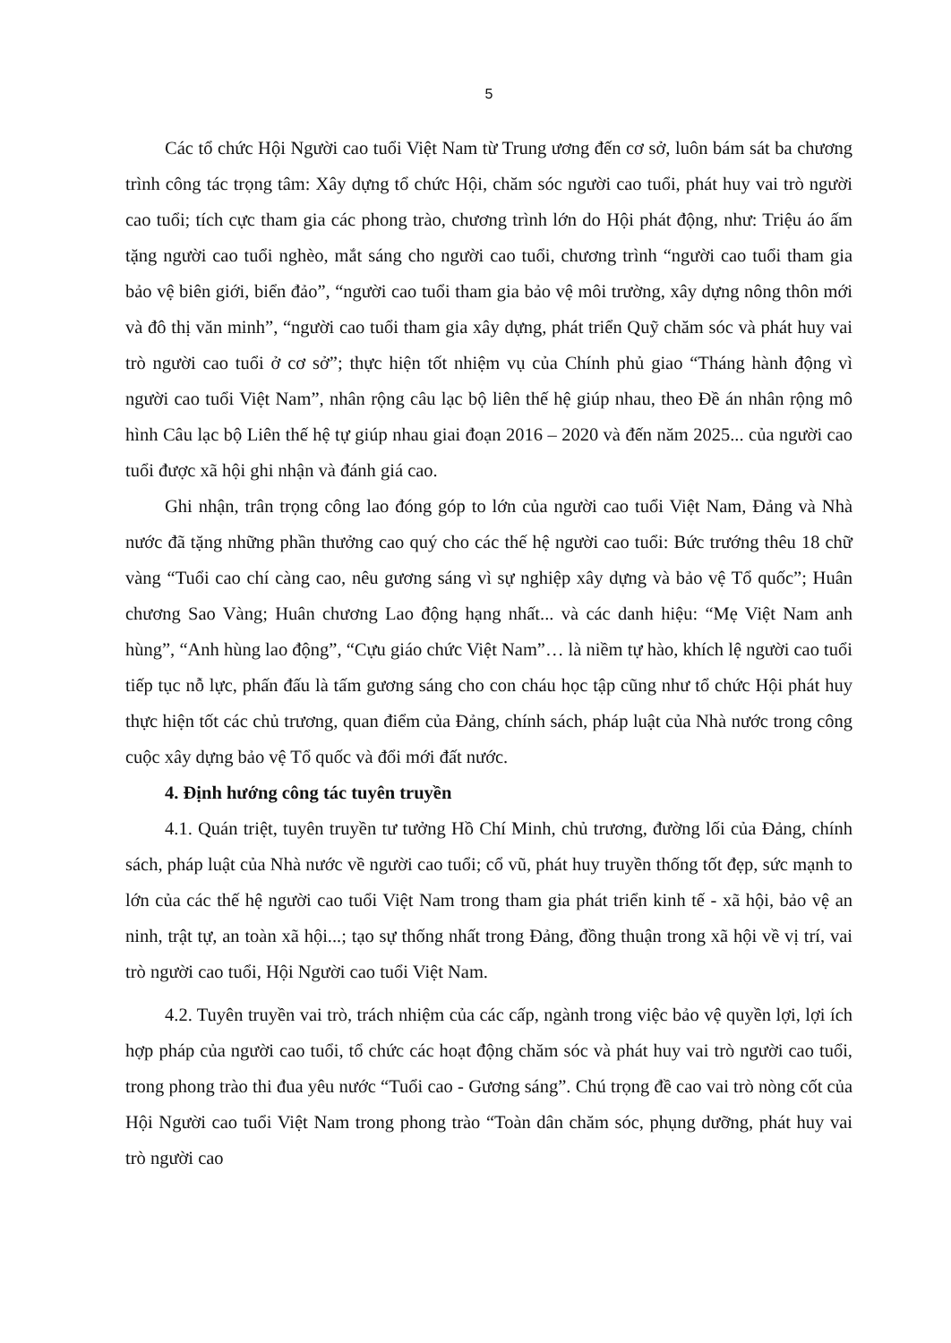5
Các tổ chức Hội Người cao tuổi Việt Nam từ Trung ương đến cơ sở, luôn bám sát ba chương trình công tác trọng tâm: Xây dựng tổ chức Hội, chăm sóc người cao tuổi, phát huy vai trò người cao tuổi; tích cực tham gia các phong trào, chương trình lớn do Hội phát động, như: Triệu áo ấm tặng người cao tuổi nghèo, mắt sáng cho người cao tuổi, chương trình “người cao tuổi tham gia bảo vệ biên giới, biển đảo”, “người cao tuổi tham gia bảo vệ môi trường, xây dựng nông thôn mới và đô thị văn minh”, “người cao tuổi tham gia xây dựng, phát triển Quỹ chăm sóc và phát huy vai trò người cao tuổi ở cơ sở”; thực hiện tốt nhiệm vụ của Chính phủ giao “Tháng hành động vì người cao tuổi Việt Nam”, nhân rộng câu lạc bộ liên thế hệ giúp nhau, theo Đề án nhân rộng mô hình Câu lạc bộ Liên thế hệ tự giúp nhau giai đoạn 2016 – 2020 và đến năm 2025... của người cao tuổi được xã hội ghi nhận và đánh giá cao.
Ghi nhận, trân trọng công lao đóng góp to lớn của người cao tuổi Việt Nam, Đảng và Nhà nước đã tặng những phần thưởng cao quý cho các thế hệ người cao tuổi: Bức trướng thêu 18 chữ vàng “Tuổi cao chí càng cao, nêu gương sáng vì sự nghiệp xây dựng và bảo vệ Tổ quốc”; Huân chương Sao Vàng; Huân chương Lao động hạng nhất... và các danh hiệu: “Mẹ Việt Nam anh hùng”, “Anh hùng lao động”, “Cựu giáo chức Việt Nam”… là niềm tự hào, khích lệ người cao tuổi tiếp tục nỗ lực, phấn đấu là tấm gương sáng cho con cháu học tập cũng như tổ chức Hội phát huy thực hiện tốt các chủ trương, quan điểm của Đảng, chính sách, pháp luật của Nhà nước trong công cuộc xây dựng bảo vệ Tổ quốc và đổi mới đất nước.
4. Định hướng công tác tuyên truyền
4.1. Quán triệt, tuyên truyền tư tưởng Hồ Chí Minh, chủ trương, đường lối của Đảng, chính sách, pháp luật của Nhà nước về người cao tuổi; cổ vũ, phát huy truyền thống tốt đẹp, sức mạnh to lớn của các thế hệ người cao tuổi Việt Nam trong tham gia phát triển kinh tế - xã hội, bảo vệ an ninh, trật tự, an toàn xã hội...; tạo sự thống nhất trong Đảng, đồng thuận trong xã hội về vị trí, vai trò người cao tuổi, Hội Người cao tuổi Việt Nam.
4.2. Tuyên truyền vai trò, trách nhiệm của các cấp, ngành trong việc bảo vệ quyền lợi, lợi ích hợp pháp của người cao tuổi, tổ chức các hoạt động chăm sóc và phát huy vai trò người cao tuổi, trong phong trào thi đua yêu nước “Tuổi cao - Gương sáng”. Chú trọng đề cao vai trò nòng cốt của Hội Người cao tuổi Việt Nam trong phong trào “Toàn dân chăm sóc, phụng dưỡng, phát huy vai trò người cao